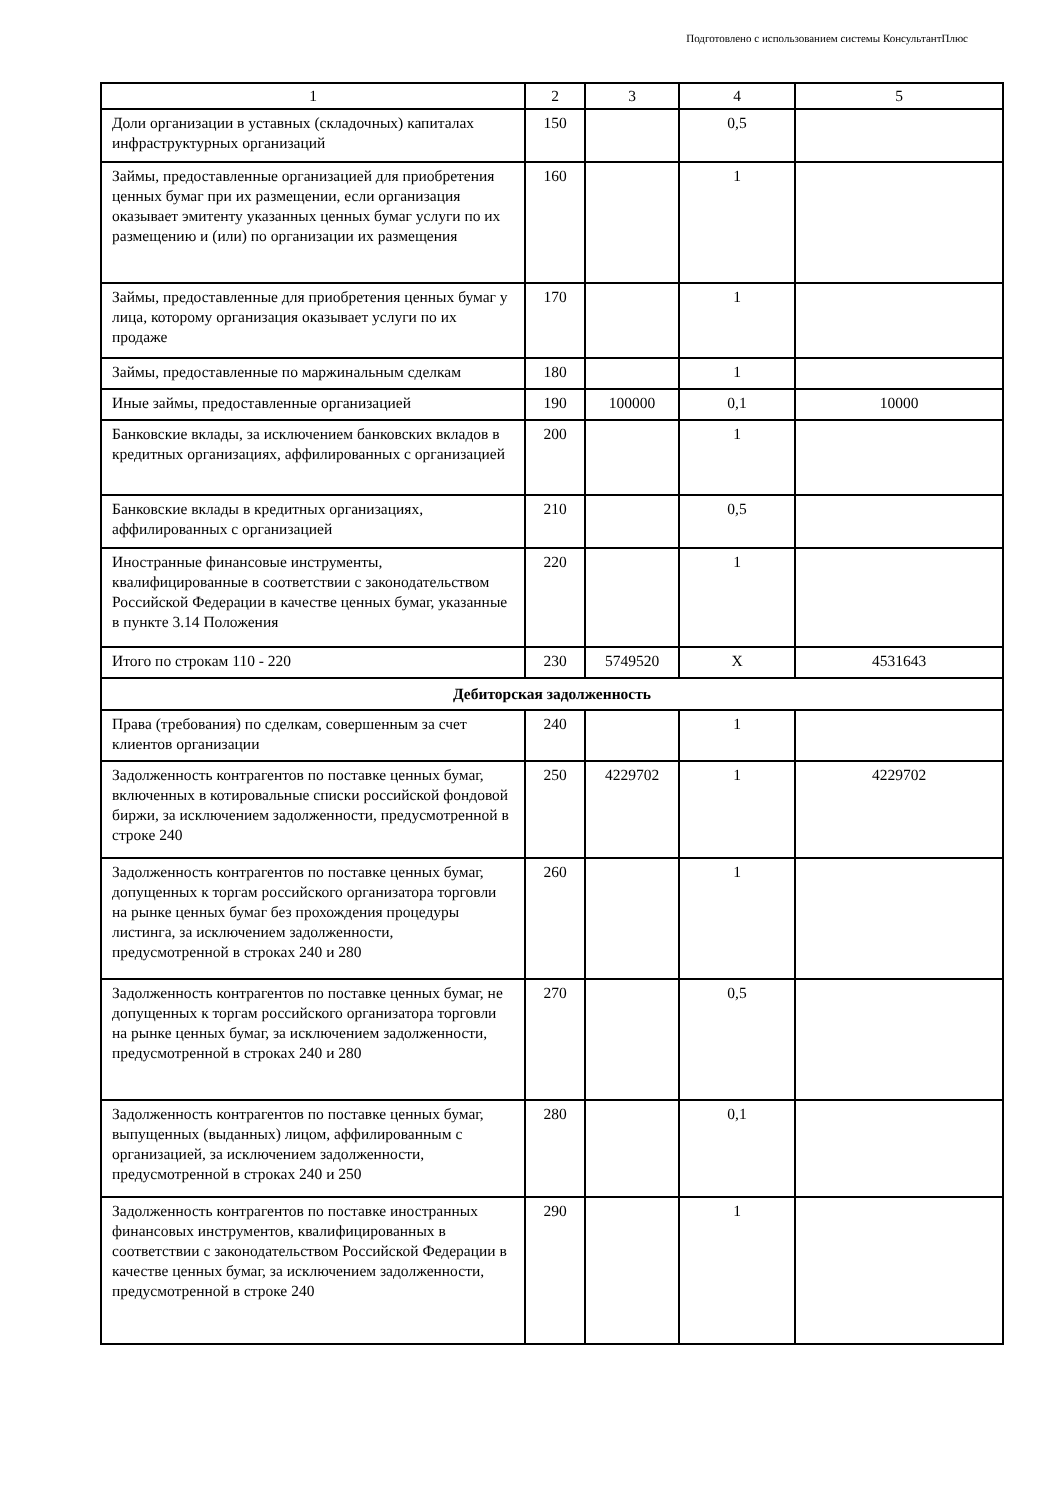Подготовлено с использованием системы КонсультантПлюс
| 1 | 2 | 3 | 4 | 5 |
| --- | --- | --- | --- | --- |
| Доли организации в уставных (складочных) капиталах инфраструктурных организаций | 150 | | 0,5 | |
| Займы, предоставленные организацией для приобретения ценных бумаг при их размещении, если организация оказывает эмитенту указанных ценных бумаг услуги по их размещению и (или) по организации их размещения | 160 | | 1 | |
| Займы, предоставленные для приобретения ценных бумаг у лица, которому организация оказывает услуги по их продаже | 170 | | 1 | |
| Займы, предоставленные по маржинальным сделкам | 180 | | 1 | |
| Иные займы, предоставленные организацией | 190 | 100000 | 0,1 | 10000 |
| Банковские вклады, за исключением банковских вкладов в кредитных организациях, аффилированных с организацией | 200 | | 1 | |
| Банковские вклады в кредитных организациях, аффилированных с организацией | 210 | | 0,5 | |
| Иностранные финансовые инструменты, квалифицированные в соответствии с законодательством Российской Федерации в качестве ценных бумаг, указанные в пункте 3.14 Положения | 220 | | 1 | |
| Итого по строкам 110 - 220 | 230 | 5749520 | X | 4531643 |
| Дебиторская задолженность | | | | |
| Права (требования) по сделкам, совершенным за счет клиентов организации | 240 | | 1 | |
| Задолженность контрагентов по поставке ценных бумаг, включенных в котировальные списки российской фондовой биржи, за исключением задолженности, предусмотренной в строке 240 | 250 | 4229702 | 1 | 4229702 |
| Задолженность контрагентов по поставке ценных бумаг, допущенных к торгам российского организатора торговли на рынке ценных бумаг без прохождения процедуры листинга, за исключением задолженности, предусмотренной в строках 240 и 280 | 260 | | 1 | |
| Задолженность контрагентов по поставке ценных бумаг, не допущенных к торгам российского организатора торговли на рынке ценных бумаг, за исключением задолженности, предусмотренной в строках 240 и 280 | 270 | | 0,5 | |
| Задолженность контрагентов по поставке ценных бумаг, выпущенных (выданных) лицом, аффилированным с организацией, за исключением задолженности, предусмотренной в строках 240 и 250 | 280 | | 0,1 | |
| Задолженность контрагентов по поставке иностранных финансовых инструментов, квалифицированных в соответствии с законодательством Российской Федерации в качестве ценных бумаг, за исключением задолженности, предусмотренной в строке 240 | 290 | | 1 | |